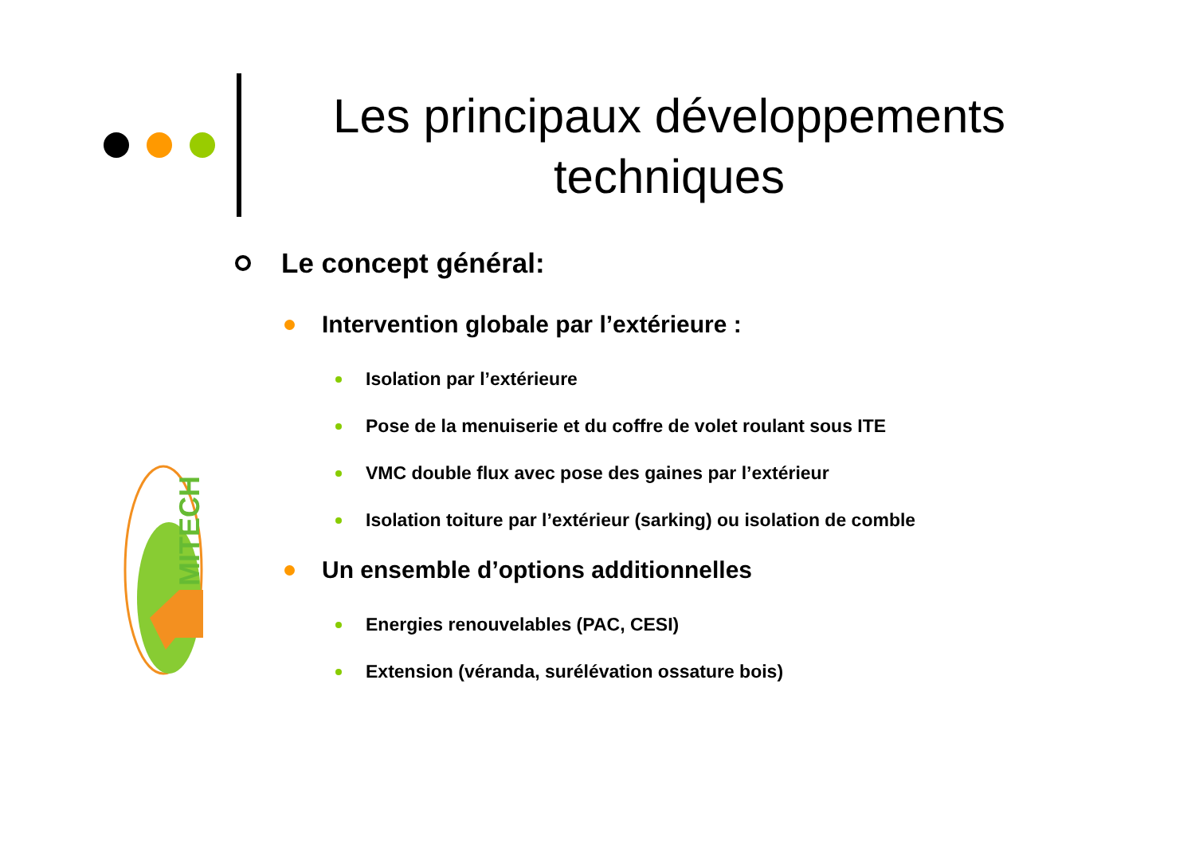MITECH
Les principaux développements
techniques
Le concept général:
Intervention globale par l’extérieure :
Isolation par l’extérieure
Pose de la menuiserie et du coffre de volet roulant sous ITE
VMC double flux avec pose des gaines par l’extérieur
Isolation toiture par l’extérieur (sarking) ou isolation de comble
Un ensemble d’options additionnelles
Energies renouvelables (PAC, CESI)
Extension (véranda, surélévation ossature bois)